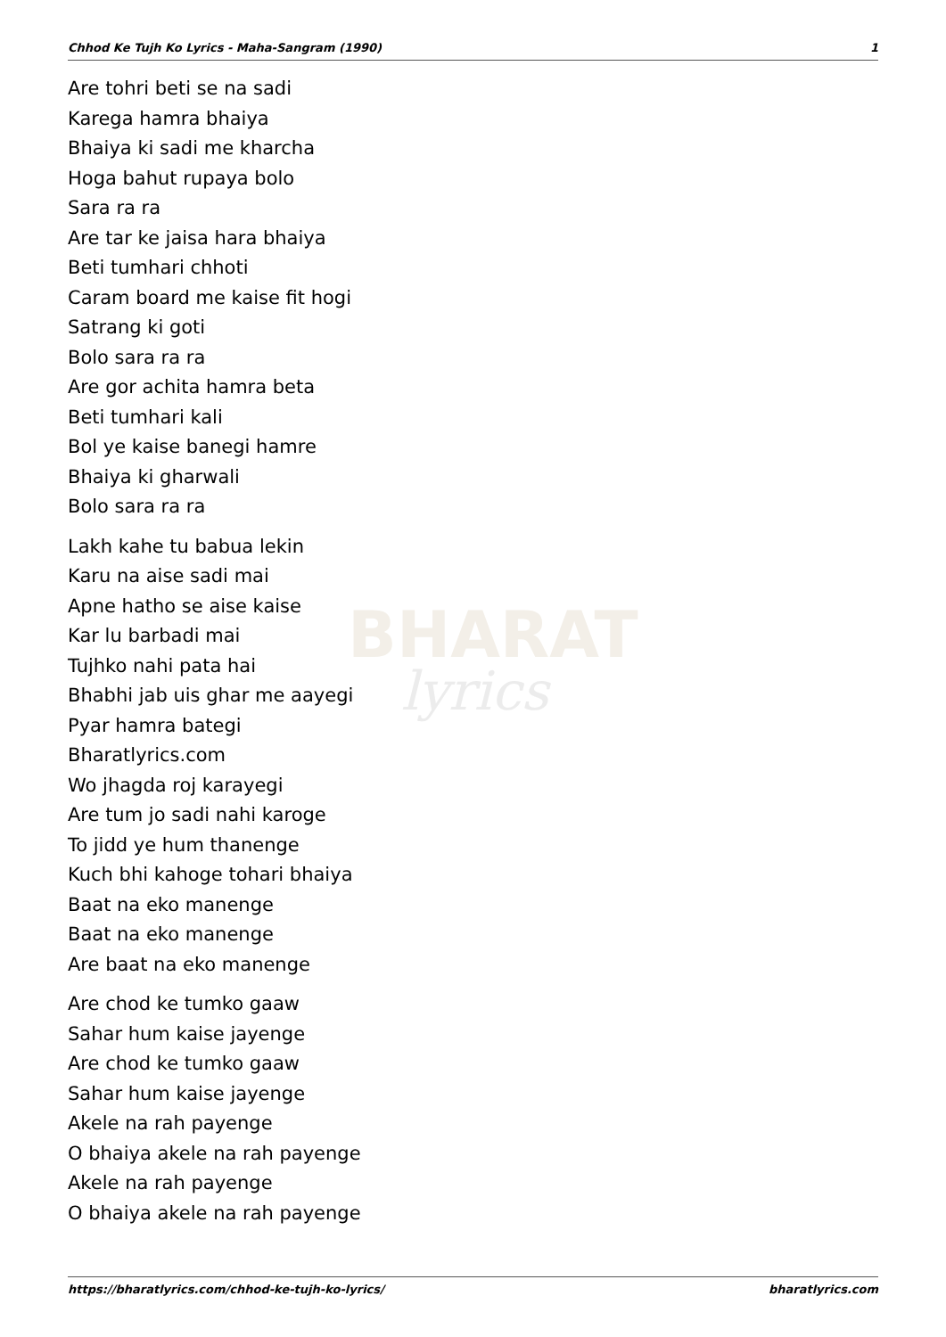BHARAT
lyrics
Chhod Ke Tujh Ko Lyrics - Maha-Sangram (1990) 1
Are tohri beti se na sadi
Karega hamra bhaiya
Bhaiya ki sadi me kharcha
Hoga bahut rupaya bolo
Sara ra ra
Are tar ke jaisa hara bhaiya
Beti tumhari chhoti
Caram board me kaise fit hogi
Satrang ki goti
Bolo sara ra ra
Are gor achita hamra beta
Beti tumhari kali
Bol ye kaise banegi hamre
Bhaiya ki gharwali
Bolo sara ra ra
Lakh kahe tu babua lekin
Karu na aise sadi mai
Apne hatho se aise kaise
Kar lu barbadi mai
Tujhko nahi pata hai
Bhabhi jab uis ghar me aayegi
Pyar hamra bategi
Bharatlyrics.com
Wo jhagda roj karayegi
Are tum jo sadi nahi karoge
To jidd ye hum thanenge
Kuch bhi kahoge tohari bhaiya
Baat na eko manenge
Baat na eko manenge
Are baat na eko manenge
Are chod ke tumko gaaw
Sahar hum kaise jayenge
Are chod ke tumko gaaw
Sahar hum kaise jayenge
Akele na rah payenge
O bhaiya akele na rah payenge
Akele na rah payenge
O bhaiya akele na rah payenge
https://bharatlyrics.com/chhod-ke-tujh-ko-lyrics/ bharatlyrics.com